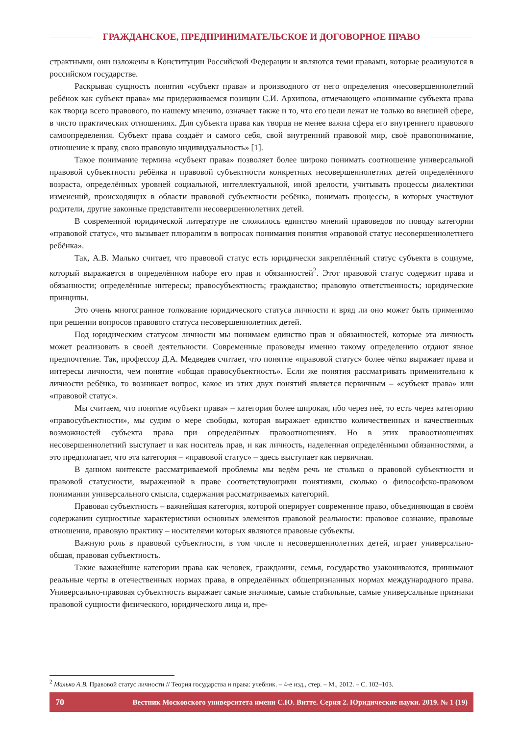ГРАЖДАНСКОЕ, ПРЕДПРИНИМАТЕЛЬСКОЕ И ДОГОВОРНОЕ ПРАВО
страктными, они изложены в Конституции Российской Федерации и являются теми правами, которые реализуются в российском государстве.
Раскрывая сущность понятия «субъект права» и производного от него определения «несовершеннолетний ребёнок как субъект права» мы придерживаемся позиции С.И. Архипова, отмечающего «понимание субъекта права как творца всего правового, по нашему мнению, означает также и то, что его цели лежат не только во внешней сфере, в чисто практических отношениях. Для субъекта права как творца не менее важна сфера его внутреннего правового самоопределения. Субъект права создаёт и самого себя, свой внутренний правовой мир, своё правопонимание, отношение к праву, свою правовую индивидуальность» [1].
Такое понимание термина «субъект права» позволяет более широко понимать соотношение универсальной правовой субъектности ребёнка и правовой субъектности конкретных несовершеннолетних детей определённого возраста, определённых уровней социальной, интеллектуальной, иной зрелости, учитывать процессы диалектики изменений, происходящих в области правовой субъектности ребёнка, понимать процессы, в которых участвуют родители, другие законные представители несовершеннолетних детей.
В современной юридической литературе не сложилось единство мнений правоведов по поводу категории «правовой статус», что вызывает плюрализм в вопросах понимания понятия «правовой статус несовершеннолетнего ребёнка».
Так, А.В. Малько считает, что правовой статус есть юридически закреплённый статус субъекта в социуме, который выражается в определённом наборе его прав и обязанностей<sup>2</sup>. Этот правовой статус содержит права и обязанности; определённые интересы; правосубъектность; гражданство; правовую ответственность; юридические принципы.
Это очень многогранное толкование юридического статуса личности и вряд ли оно может быть применимо при решении вопросов правового статуса несовершеннолетних детей.
Под юридическим статусом личности мы понимаем единство прав и обязанностей, которые эта личность может реализовать в своей деятельности. Современные правоведы именно такому определению отдают явное предпочтение. Так, профессор Д.А. Медведев считает, что понятие «правовой статус» более чётко выражает права и интересы личности, чем понятие «общая правосубъектность». Если же понятия рассматривать применительно к личности ребёнка, то возникает вопрос, какое из этих двух понятий является первичным – «субъект права» или «правовой статус».
Мы считаем, что понятие «субъект права» – категория более широкая, ибо через неё, то есть через категорию «правосубъектности», мы судим о мере свободы, которая выражает единство количественных и качественных возможностей субъекта права при определённых правоотношениях. Но в этих правоотношениях несовершеннолетний выступает и как носитель прав, и как личность, наделенная определёнными обязанностями, а это предполагает, что эта категория – «правовой статус» – здесь выступает как первичная.
В данном контексте рассматриваемой проблемы мы ведём речь не столько о правовой субъектности и правовой статусности, выраженной в праве соответствующими понятиями, сколько о философско-правовом понимании универсального смысла, содержания рассматриваемых категорий.
Правовая субъектность – важнейшая категория, которой оперирует современное право, объединяющая в своём содержании сущностные характеристики основных элементов правовой реальности: правовое сознание, правовые отношения, правовую практику – носителями которых являются правовые субъекты.
Важную роль в правовой субъектности, в том числе и несовершеннолетних детей, играет универсально-общая, правовая субъектность.
Такие важнейшие категории права как человек, гражданин, семья, государство узакониваются, принимают реальные черты в отечественных нормах права, в определённых общепризнанных нормах международного права. Универсально-правовая субъектность выражает самые значимые, самые стабильные, самые универсальные признаки правовой сущности физического, юридического лица и, пре-
<sup>2</sup> Малько А.В. Правовой статус личности // Теория государства и права: учебник. – 4-е изд., стер. – М., 2012. – С. 102–103.
70 Вестник Московского университета имени С.Ю. Витте. Серия 2. Юридические науки. 2019. № 1 (19)